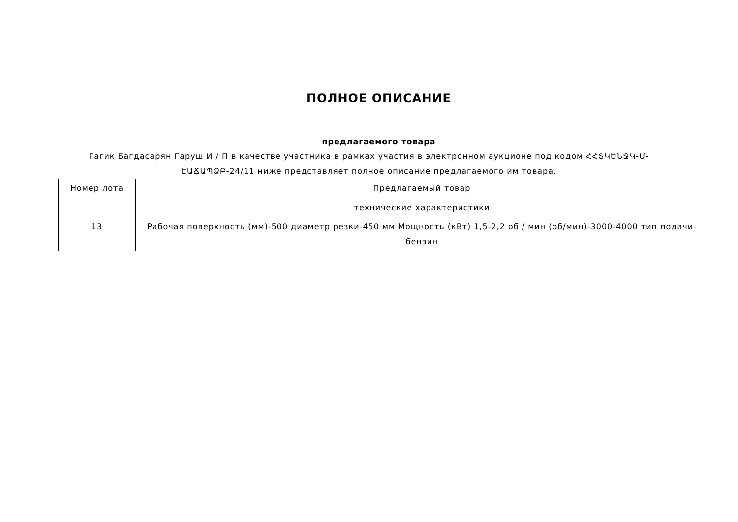ПОЛНОЕ ОПИСАНИЕ
предлагаемого товара
Гагик Багдасарян Гаруш И / П в качестве участника в рамках участия в электронном аукционе под кодом ՀՀՏԿԵՆՋԿ-Մ-ԷԱՃԱՊՁԲ-24/11 ниже представляет полное описание предлагаемого им товара.
| Номер лота | Предлагаемый товар |
| | технические характеристики |
| 13 | Рабочая поверхность (мм)-500 диаметр резки-450 мм Мощность (кВт) 1,5-2,2 об / мин (об/мин)-3000-4000 тип подачи-бензин |